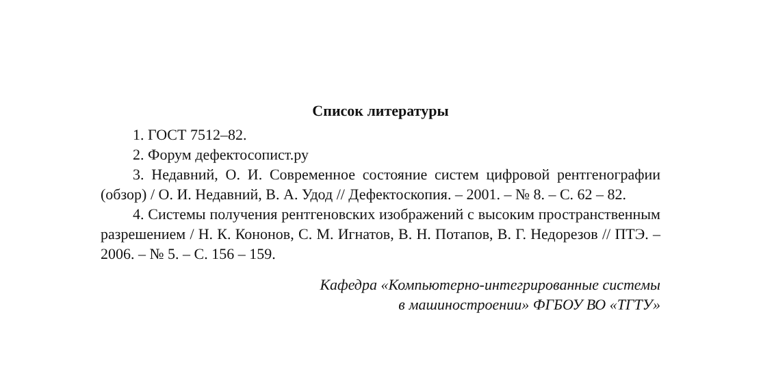Список литературы
1. ГОСТ 7512–82.
2. Форум дефектосопист.ру
3. Недавний, О. И. Современное состояние систем цифровой рентгенографии (обзор) / О. И. Недавний, В. А. Удод // Дефектоскопия. – 2001. – № 8. – С. 62 – 82.
4. Системы получения рентгеновских изображений с высоким пространственным разрешением / Н. К. Кононов, С. М. Игнатов, В. Н. Потапов, В. Г. Недорезов // ПТЭ. – 2006. – № 5. – С. 156 – 159.
Кафедра «Компьютерно-интегрированные системы
в машиностроении» ФГБОУ ВО «ТГТУ»